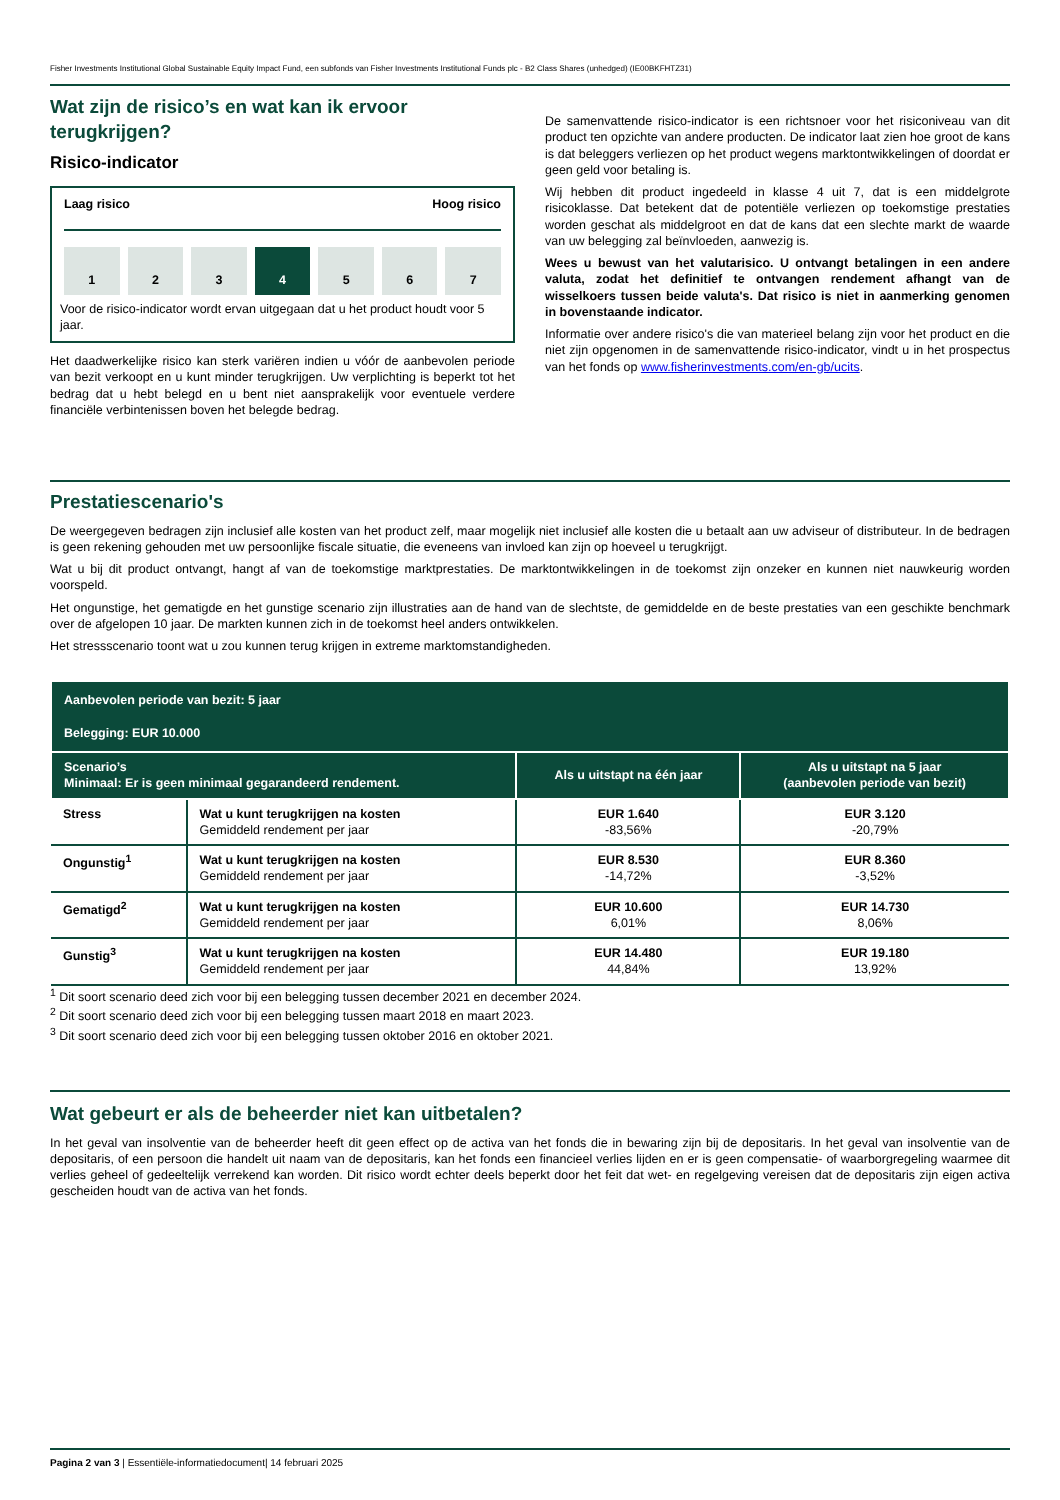Fisher Investments Institutional Global Sustainable Equity Impact Fund, een subfonds van Fisher Investments Institutional Funds plc - B2 Class Shares (unhedged) (IE00BKFHTZ31)
Wat zijn de risico’s en wat kan ik ervoor terugkrijgen?
Risico-indicator
Laag risico Hoog risico
1 2 3 4 5 6 7
Voor de risico-indicator wordt ervan uitgegaan dat u het product houdt voor 5 jaar.
Het daadwerkelijke risico kan sterk variëren indien u vóór de aanbevolen periode van bezit verkoopt en u kunt minder terugkrijgen. Uw verplichting is beperkt tot het bedrag dat u hebt belegd en u bent niet aansprakelijk voor eventuele verdere financiële verbintenissen boven het belegde bedrag.
De samenvattende risico-indicator is een richtsnoer voor het risiconiveau van dit product ten opzichte van andere producten. De indicator laat zien hoe groot de kans is dat beleggers verliezen op het product wegens marktontwikkelingen of doordat er geen geld voor betaling is.
Wij hebben dit product ingedeeld in klasse 4 uit 7, dat is een middelgrote risicoklasse. Dat betekent dat de potentiële verliezen op toekomstige prestaties worden geschat als middelgroot en dat de kans dat een slechte markt de waarde van uw belegging zal beïnvloeden, aanwezig is.
Wees u bewust van het valutarisico. U ontvangt betalingen in een andere valuta, zodat het definitief te ontvangen rendement afhangt van de wisselkoers tussen beide valuta's. Dat risico is niet in aanmerking genomen in bovenstaande indicator.
Informatie over andere risico's die van materieel belang zijn voor het product en die niet zijn opgenomen in de samenvattende risico-indicator, vindt u in het prospectus van het fonds op www.fisherinvestments.com/en-gb/ucits.
Prestatiescenario's
De weergegeven bedragen zijn inclusief alle kosten van het product zelf, maar mogelijk niet inclusief alle kosten die u betaalt aan uw adviseur of distributeur. In de bedragen is geen rekening gehouden met uw persoonlijke fiscale situatie, die eveneens van invloed kan zijn op hoeveel u terugkrijgt.
Wat u bij dit product ontvangt, hangt af van de toekomstige marktprestaties. De marktontwikkelingen in de toekomst zijn onzeker en kunnen niet nauwkeurig worden voorspeld.
Het ongunstige, het gematigde en het gunstige scenario zijn illustraties aan de hand van de slechtste, de gemiddelde en de beste prestaties van een geschikte benchmark over de afgelopen 10 jaar. De markten kunnen zich in de toekomst heel anders ontwikkelen.
Het stressscenario toont wat u zou kunnen terug krijgen in extreme marktomstandigheden.
| Aanbevolen periode van bezit: 5 jaar Belegging: EUR 10.000 | | | |
| --- | --- | --- | --- |
| Scenario’s Minimaal: Er is geen minimaal gegarandeerd rendement. | | Als u uitstapt na één jaar | Als u uitstapt na 5 jaar (aanbevolen periode van bezit) |
| Stress | Wat u kunt terugkrijgen na kosten Gemiddeld rendement per jaar | EUR 1.640 -83,56% | EUR 3.120 -20,79% |
| Ongunstig<sup>1</sup> | Wat u kunt terugkrijgen na kosten Gemiddeld rendement per jaar | EUR 8.530 -14,72% | EUR 8.360 -3,52% |
| Gematigd<sup>2</sup> | Wat u kunt terugkrijgen na kosten Gemiddeld rendement per jaar | EUR 10.600 6,01% | EUR 14.730 8,06% |
| Gunstig<sup>3</sup> | Wat u kunt terugkrijgen na kosten Gemiddeld rendement per jaar | EUR 14.480 44,84% | EUR 19.180 13,92% |
<sup>1</sup> Dit soort scenario deed zich voor bij een belegging tussen december 2021 en december 2024.
<sup>2</sup> Dit soort scenario deed zich voor bij een belegging tussen maart 2018 en maart 2023.
<sup>3</sup> Dit soort scenario deed zich voor bij een belegging tussen oktober 2016 en oktober 2021.
Wat gebeurt er als de beheerder niet kan uitbetalen?
In het geval van insolventie van de beheerder heeft dit geen effect op de activa van het fonds die in bewaring zijn bij de depositaris. In het geval van insolventie van de depositaris, of een persoon die handelt uit naam van de depositaris, kan het fonds een financieel verlies lijden en er is geen compensatie- of waarborgregeling waarmee dit verlies geheel of gedeeltelijk verrekend kan worden. Dit risico wordt echter deels beperkt door het feit dat wet- en regelgeving vereisen dat de depositaris zijn eigen activa gescheiden houdt van de activa van het fonds.
Pagina 2 van 3 | Essentiële-informatiedocument| 14 februari 2025